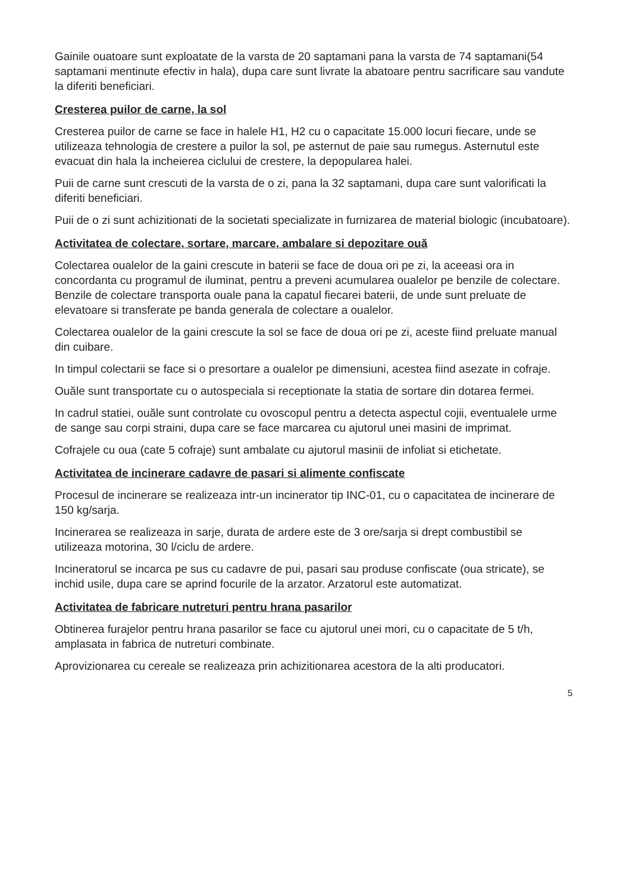Gainile ouatoare sunt exploatate de la varsta de 20 saptamani pana la varsta de 74 saptamani(54 saptamani mentinute efectiv in hala), dupa care sunt livrate la abatoare pentru sacrificare sau vandute la diferiti beneficiari.
Cresterea puilor de carne, la sol
Cresterea puilor de carne se face in halele H1, H2 cu o capacitate 15.000 locuri fiecare, unde se utilizeaza tehnologia de crestere a puilor la sol, pe asternut de paie sau rumegus. Asternutul este evacuat din hala la incheierea ciclului de crestere, la depopularea halei.
Puii de carne sunt crescuti de la varsta de o zi, pana la 32 saptamani, dupa care sunt valorificati la diferiti beneficiari.
Puii de o zi sunt achizitionati de la societati specializate in furnizarea de material biologic (incubatoare).
Activitatea de colectare, sortare, marcare, ambalare si depozitare ouă
Colectarea oualelor de la gaini crescute in baterii se face de doua ori pe zi, la aceeasi ora in concordanta cu programul de iluminat, pentru a preveni acumularea oualelor pe benzile de colectare. Benzile de colectare transporta ouale pana la capatul fiecarei baterii, de unde sunt preluate de elevatoare si transferate pe banda generala de colectare a oualelor.
Colectarea oualelor de la gaini crescute la sol se face de doua ori pe zi, aceste fiind preluate manual din cuibare.
In timpul colectarii se face si o presortare a oualelor pe dimensiuni, acestea fiind asezate in cofraje.
Ouăle sunt transportate cu o autospeciala si receptionate la statia de sortare din dotarea fermei.
In cadrul statiei, ouăle sunt controlate cu ovoscopul pentru a detecta aspectul cojii, eventualele urme de sange sau corpi straini, dupa care se face marcarea cu ajutorul unei masini de imprimat.
Cofrajele cu oua (cate 5 cofraje) sunt ambalate cu ajutorul masinii de infoliat si etichetate.
Activitatea de incinerare cadavre de pasari si alimente confiscate
Procesul de incinerare se realizeaza intr-un incinerator tip INC-01, cu o capacitatea de incinerare de 150 kg/sarja.
Incinerarea se realizeaza in sarje, durata de ardere este de 3 ore/sarja si drept combustibil se utilizeaza motorina, 30 l/ciclu de ardere.
Incineratorul se incarca pe sus cu cadavre de pui, pasari sau produse confiscate (oua stricate), se inchid usile, dupa care se aprind focurile de la arzator. Arzatorul este automatizat.
Activitatea de fabricare nutreturi pentru hrana pasarilor
Obtinerea furajelor pentru hrana pasarilor se face cu ajutorul unei mori, cu o capacitate de 5 t/h, amplasata in fabrica de nutreturi combinate.
Aprovizionarea cu cereale se realizeaza prin achizitionarea acestora de la alti producatori.
5